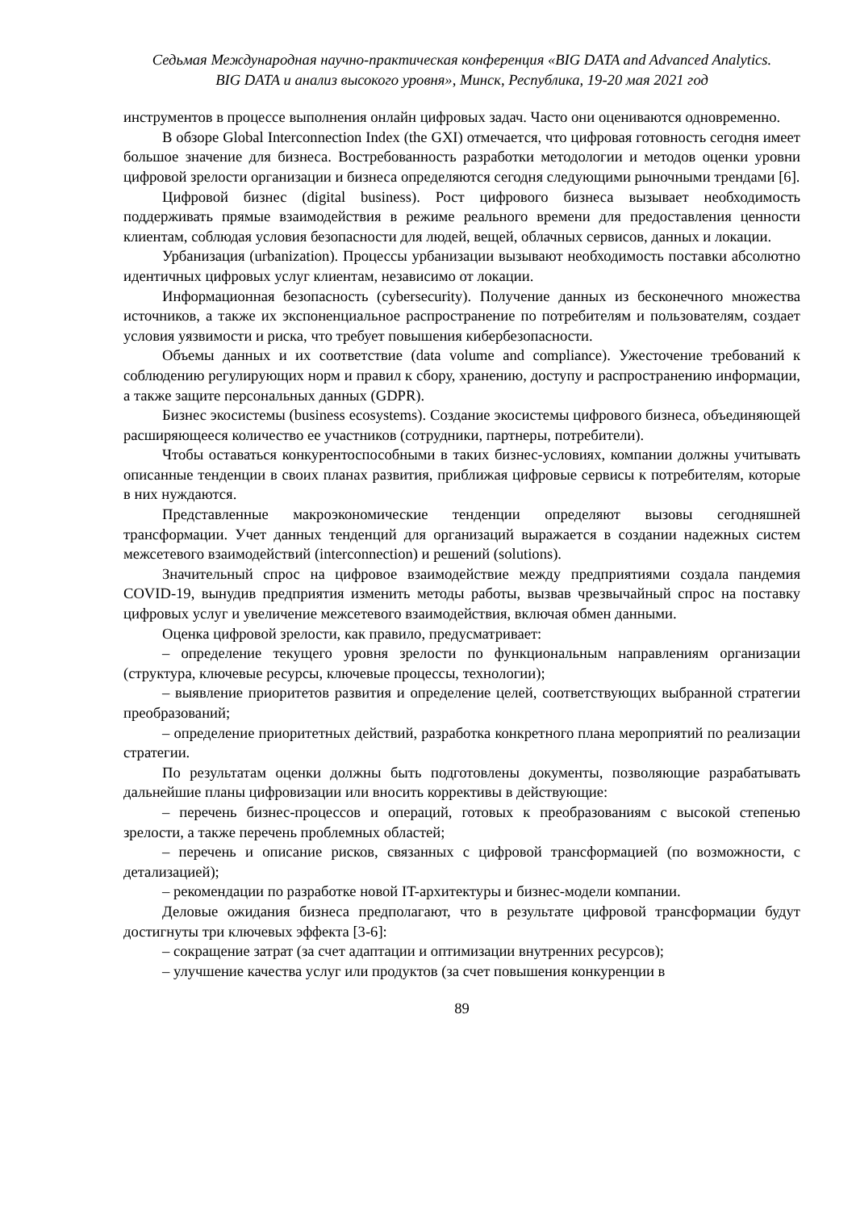Седьмая Международная научно-практическая конференция «BIG DATA and Advanced Analytics.
BIG DATA и анализ высокого уровня», Минск, Республика, 19-20 мая 2021 год
инструментов в процессе выполнения онлайн цифровых задач. Часто они оцениваются одновременно.
В обзоре Global Interconnection Index (the GXI) отмечается, что цифровая готовность сегодня имеет большое значение для бизнеса. Востребованность разработки методологии и методов оценки уровни цифровой зрелости организации и бизнеса определяются сегодня следующими рыночными трендами [6].
Цифровой бизнес (digital business). Рост цифрового бизнеса вызывает необходимость поддерживать прямые взаимодействия в режиме реального времени для предоставления ценности клиентам, соблюдая условия безопасности для людей, вещей, облачных сервисов, данных и локации.
Урбанизация (urbanization). Процессы урбанизации вызывают необходимость поставки абсолютно идентичных цифровых услуг клиентам, независимо от локации.
Информационная безопасность (cybersecurity). Получение данных из бесконечного множества источников, а также их экспоненциальное распространение по потребителям и пользователям, создает условия уязвимости и риска, что требует повышения кибербезопасности.
Объемы данных и их соответствие (data volume and compliance). Ужесточение требований к соблюдению регулирующих норм и правил к сбору, хранению, доступу и распространению информации, а также защите персональных данных (GDPR).
Бизнес экосистемы (business ecosystems). Создание экосистемы цифрового бизнеса, объединяющей расширяющееся количество ее участников (сотрудники, партнеры, потребители).
Чтобы оставаться конкурентоспособными в таких бизнес-условиях, компании должны учитывать описанные тенденции в своих планах развития, приближая цифровые сервисы к потребителям, которые в них нуждаются.
Представленные макроэкономические тенденции определяют вызовы сегодняшней трансформации. Учет данных тенденций для организаций выражается в создании надежных систем межсетевого взаимодействий (interconnection) и решений (solutions).
Значительный спрос на цифровое взаимодействие между предприятиями создала пандемия COVID-19, вынудив предприятия изменить методы работы, вызвав чрезвычайный спрос на поставку цифровых услуг и увеличение межсетевого взаимодействия, включая обмен данными.
Оценка цифровой зрелости, как правило, предусматривает:
– определение текущего уровня зрелости по функциональным направлениям организации (структура, ключевые ресурсы, ключевые процессы, технологии);
– выявление приоритетов развития и определение целей, соответствующих выбранной стратегии преобразований;
– определение приоритетных действий, разработка конкретного плана мероприятий по реализации стратегии.
По результатам оценки должны быть подготовлены документы, позволяющие разрабатывать дальнейшие планы цифровизации или вносить коррективы в действующие:
– перечень бизнес-процессов и операций, готовых к преобразованиям с высокой степенью зрелости, а также перечень проблемных областей;
– перечень и описание рисков, связанных с цифровой трансформацией (по возможности, с детализацией);
– рекомендации по разработке новой IT-архитектуры и бизнес-модели компании.
Деловые ожидания бизнеса предполагают, что в результате цифровой трансформации будут достигнуты три ключевых эффекта [3-6]:
– сокращение затрат (за счет адаптации и оптимизации внутренних ресурсов);
– улучшение качества услуг или продуктов (за счет повышения конкуренции в
89